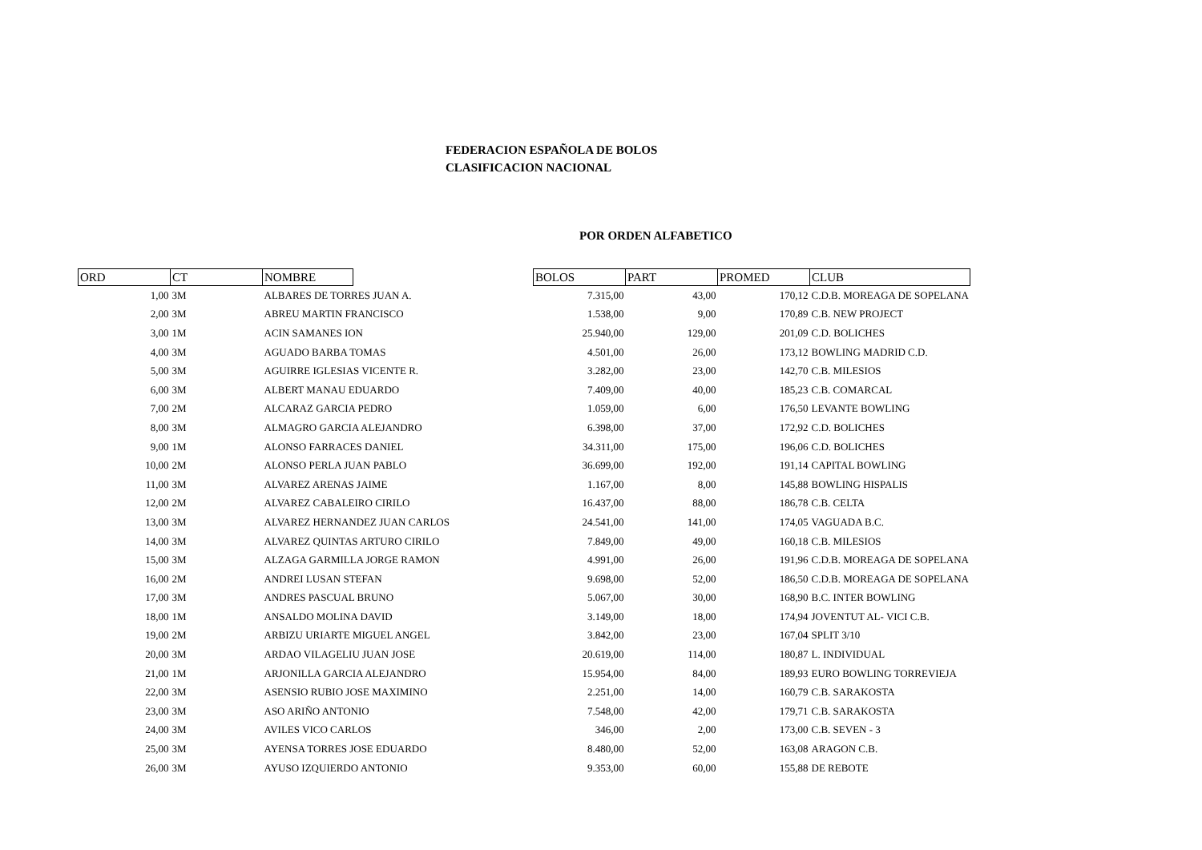FEDERACION ESPAÑOLA DE BOLOS
CLASIFICACION NACIONAL
POR ORDEN ALFABETICO
| ORD | CT | NOMBRE | | BOLOS | PART | PROMED | CLUB |
| --- | --- | --- | --- | --- | --- | --- | --- |
| 1,00 | 3M | ALBARES DE TORRES JUAN A. | | 7.315,00 | 43,00 | 170,12 | C.D.B. MOREAGA DE SOPELANA |
| 2,00 | 3M | ABREU MARTIN FRANCISCO | | 1.538,00 | 9,00 | 170,89 | C.B. NEW PROJECT |
| 3,00 | 1M | ACIN SAMANES ION | | 25.940,00 | 129,00 | 201,09 | C.D. BOLICHES |
| 4,00 | 3M | AGUADO BARBA TOMAS | | 4.501,00 | 26,00 | 173,12 | BOWLING MADRID C.D. |
| 5,00 | 3M | AGUIRRE IGLESIAS VICENTE R. | | 3.282,00 | 23,00 | 142,70 | C.B. MILESIOS |
| 6,00 | 3M | ALBERT MANAU EDUARDO | | 7.409,00 | 40,00 | 185,23 | C.B. COMARCAL |
| 7,00 | 2M | ALCARAZ GARCIA PEDRO | | 1.059,00 | 6,00 | 176,50 | LEVANTE BOWLING |
| 8,00 | 3M | ALMAGRO GARCIA ALEJANDRO | | 6.398,00 | 37,00 | 172,92 | C.D. BOLICHES |
| 9,00 | 1M | ALONSO FARRACES DANIEL | | 34.311,00 | 175,00 | 196,06 | C.D. BOLICHES |
| 10,00 | 2M | ALONSO PERLA JUAN PABLO | | 36.699,00 | 192,00 | 191,14 | CAPITAL BOWLING |
| 11,00 | 3M | ALVAREZ ARENAS JAIME | | 1.167,00 | 8,00 | 145,88 | BOWLING HISPALIS |
| 12,00 | 2M | ALVAREZ CABALEIRO CIRILO | | 16.437,00 | 88,00 | 186,78 | C.B. CELTA |
| 13,00 | 3M | ALVAREZ HERNANDEZ JUAN CARLOS | | 24.541,00 | 141,00 | 174,05 | VAGUADA B.C. |
| 14,00 | 3M | ALVAREZ QUINTAS ARTURO CIRILO | | 7.849,00 | 49,00 | 160,18 | C.B. MILESIOS |
| 15,00 | 3M | ALZAGA GARMILLA JORGE RAMON | | 4.991,00 | 26,00 | 191,96 | C.D.B. MOREAGA DE SOPELANA |
| 16,00 | 2M | ANDREI LUSAN STEFAN | | 9.698,00 | 52,00 | 186,50 | C.D.B. MOREAGA DE SOPELANA |
| 17,00 | 3M | ANDRES PASCUAL BRUNO | | 5.067,00 | 30,00 | 168,90 | B.C. INTER BOWLING |
| 18,00 | 1M | ANSALDO MOLINA DAVID | | 3.149,00 | 18,00 | 174,94 | JOVENTUT AL- VICI C.B. |
| 19,00 | 2M | ARBIZU URIARTE MIGUEL ANGEL | | 3.842,00 | 23,00 | 167,04 | SPLIT 3/10 |
| 20,00 | 3M | ARDAO VILAGELIU JUAN JOSE | | 20.619,00 | 114,00 | 180,87 | L. INDIVIDUAL |
| 21,00 | 1M | ARJONILLA GARCIA ALEJANDRO | | 15.954,00 | 84,00 | 189,93 | EURO BOWLING TORREVIEJA |
| 22,00 | 3M | ASENSIO RUBIO JOSE MAXIMINO | | 2.251,00 | 14,00 | 160,79 | C.B. SARAKOSTA |
| 23,00 | 3M | ASO ARIÑO ANTONIO | | 7.548,00 | 42,00 | 179,71 | C.B. SARAKOSTA |
| 24,00 | 3M | AVILES VICO CARLOS | | 346,00 | 2,00 | 173,00 | C.B. SEVEN - 3 |
| 25,00 | 3M | AYENSA TORRES JOSE EDUARDO | | 8.480,00 | 52,00 | 163,08 | ARAGON C.B. |
| 26,00 | 3M | AYUSO IZQUIERDO ANTONIO | | 9.353,00 | 60,00 | 155,88 | DE REBOTE |